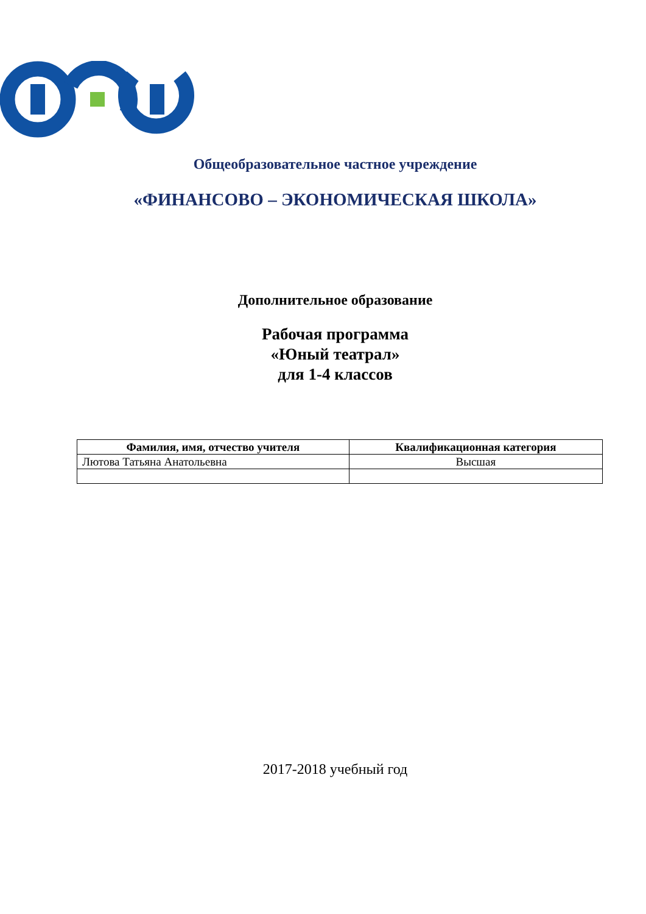Общеобразовательное частное учреждение
«ФИНАНСОВО – ЭКОНОМИЧЕСКАЯ ШКОЛА»
Дополнительное образование
Рабочая программа
«Юный театрал»
для 1-4 классов
| Фамилия, имя, отчество учителя | Квалификационная категория |
| --- | --- |
| Лютова Татьяна Анатольевна | Высшая |
2017-2018 учебный год